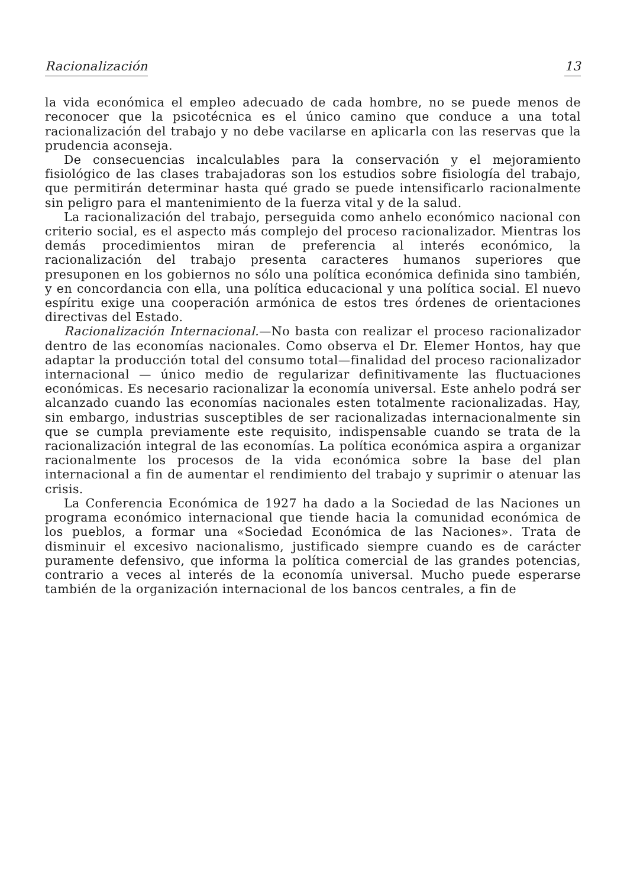Racionalización 13
la vida económica el empleo adecuado de cada hombre, no se puede menos de reconocer que la psicotécnica es el único camino que conduce a una total racionalización del trabajo y no debe vacilarse en aplicarla con las reservas que la prudencia aconseja.
De consecuencias incalculables para la conservación y el mejoramiento fisiológico de las clases trabajadoras son los estudios sobre fisiología del trabajo, que permitirán determinar hasta qué grado se puede intensificarlo racionalmente sin peligro para el mantenimiento de la fuerza vital y de la salud.
La racionalización del trabajo, perseguida como anhelo económico nacional con criterio social, es el aspecto más complejo del proceso racionalizador. Mientras los demás procedimientos miran de preferencia al interés económico, la racionalización del trabajo presenta caracteres humanos superiores que presuponen en los gobiernos no sólo una política económica definida sino también, y en concordancia con ella, una política educacional y una política social. El nuevo espíritu exige una cooperación armónica de estos tres órdenes de orientaciones directivas del Estado.
Racionalización Internacional.—No basta con realizar el proceso racionalizador dentro de las economías nacionales. Como observa el Dr. Elemer Hontos, hay que adaptar la producción total del consumo total—finalidad del proceso racionalizador internacional — único medio de regularizar definitivamente las fluctuaciones económicas. Es necesario racionalizar la economía universal. Este anhelo podrá ser alcanzado cuando las economías nacionales esten totalmente racionalizadas. Hay, sin embargo, industrias susceptibles de ser racionalizadas internacionalmente sin que se cumpla previamente este requisito, indispensable cuando se trata de la racionalización integral de las economías. La política económica aspira a organizar racionalmente los procesos de la vida económica sobre la base del plan internacional a fin de aumentar el rendimiento del trabajo y suprimir o atenuar las crisis.
La Conferencia Económica de 1927 ha dado a la Sociedad de las Naciones un programa económico internacional que tiende hacia la comunidad económica de los pueblos, a formar una «Sociedad Económica de las Naciones». Trata de disminuir el excesivo nacionalismo, justificado siempre cuando es de carácter puramente defensivo, que informa la política comercial de las grandes potencias, contrario a veces al interés de la economía universal. Mucho puede esperarse también de la organización internacional de los bancos centrales, a fin de